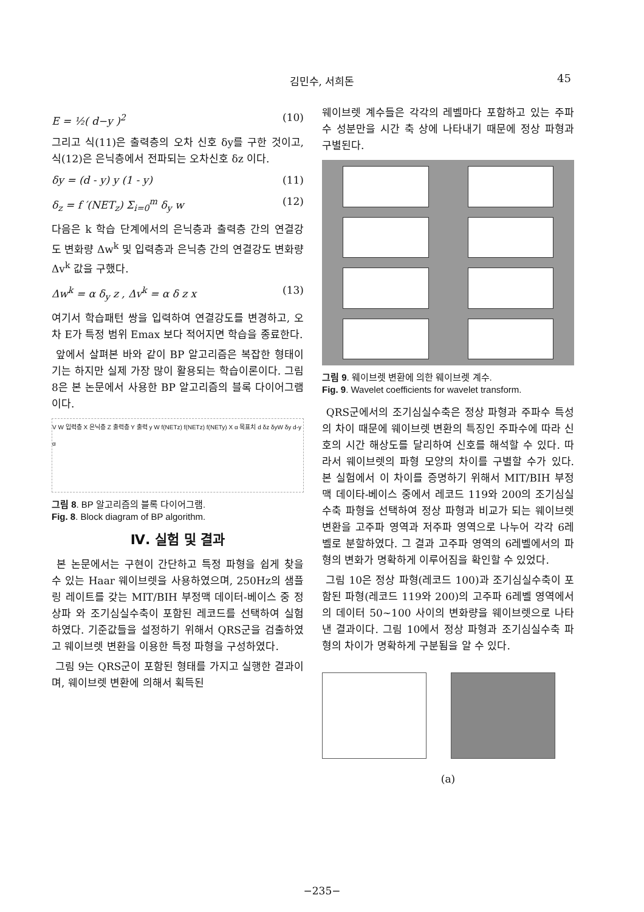김민수, 서희돈 45
E = ½( d−y )<sup>2</sup> (10)
그리고 식(11)은 출력층의 오차 신호 δy를 구한 것이고, 식(12)은 은닉층에서 전파되는 오차신호 δz 이다.
δy = (d - y) y (1 - y) (11)
δ<sub>z</sub> = f ′(NET<sub>z</sub>) Σ<sub>i=0</sub><sup>m</sup> δ<sub>y</sub> w (12)
다음은 k 학습 단계에서의 은닉층과 출력층 간의 연결강도 변화량 Δw<sup>k</sup> 및 입력층과 은닉층 간의 연결강도 변화량 Δv<sup>k</sup> 값을 구했다.
Δw<sup>k</sup> = α δ<sub>y</sub> z , Δv<sup>k</sup> = α δ z x (13)
여기서 학습패턴 쌍을 입력하여 연결강도를 변경하고, 오차 E가 특정 범위 Emax 보다 적어지면 학습을 종료한다.
앞에서 살펴본 바와 같이 BP 알고리즘은 복잡한 형태이기는 하지만 실제 가장 많이 활용되는 학습이론이다. 그림 8은 본 논문에서 사용한 BP 알고리즘의 블록 다이어그램이다.
V W 입력층 X 은닉층 Z 출력층 Y 출력 y W f(NETz) f(NETz) f(NETy) X α 목표치 d δz δyW δy d-y α
그림 8. BP 알고리즘의 블록 다이어그램.
Fig. 8. Block diagram of BP algorithm.
Ⅳ. 실험 및 결과
본 논문에서는 구현이 간단하고 특정 파형을 쉽게 찾을 수 있는 Haar 웨이브렛을 사용하였으며, 250Hz의 샘플링 레이트를 갖는 MIT/BIH 부정맥 데이터-베이스 중 정상파 와 조기심실수축이 포함된 레코드를 선택하여 실험하였다. 기준값들을 설정하기 위해서 QRS군을 검출하였고 웨이브렛 변환을 이용한 특정 파형을 구성하였다.
그림 9는 QRS군이 포함된 형태를 가지고 실행한 결과이며, 웨이브렛 변환에 의해서 획득된
웨이브렛 계수들은 각각의 레벨마다 포함하고 있는 주파수 성분만을 시간 축 상에 나타내기 때문에 정상 파형과 구별된다.
그림 9. 웨이브렛 변환에 의한 웨이브렛 계수.
Fig. 9. Wavelet coefficients for wavelet transform.
QRS군에서의 조기심실수축은 정상 파형과 주파수 특성의 차이 때문에 웨이브렛 변환의 특징인 주파수에 따라 신호의 시간 해상도를 달리하여 신호를 해석할 수 있다. 따라서 웨이브렛의 파형 모양의 차이를 구별할 수가 있다. 본 실험에서 이 차이를 증명하기 위해서 MIT/BIH 부정맥 데이타-베이스 중에서 레코드 119와 200의 조기심실수축 파형을 선택하여 정상 파형과 비교가 되는 웨이브렛 변환을 고주파 영역과 저주파 영역으로 나누어 각각 6레벨로 분할하였다. 그 결과 고주파 영역의 6레벨에서의 파형의 변화가 명확하게 이루어짐을 확인할 수 있었다.
그림 10은 정상 파형(레코드 100)과 조기심실수축이 포함된 파형(레코드 119와 200)의 고주파 6레벨 영역에서의 데이터 50~100 사이의 변화량을 웨이브렛으로 나타낸 결과이다. 그림 10에서 정상 파형과 조기심실수축 파형의 차이가 명확하게 구분됨을 알 수 있다.
(a)
−235−